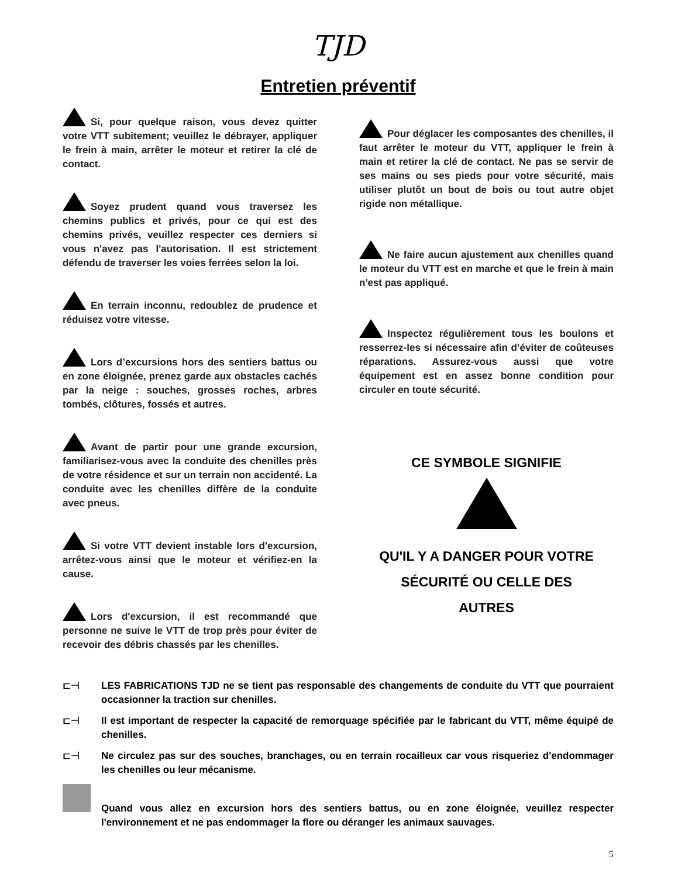TJD
Entretien préventif
Si, pour quelque raison, vous devez quitter votre VTT subitement; veuillez le débrayer, appliquer le frein à main, arrêter le moteur et retirer la clé de contact.
Soyez prudent quand vous traversez les chemins publics et privés, pour ce qui est des chemins privés, veuillez respecter ces derniers si vous n'avez pas l'autorisation. Il est strictement défendu de traverser les voies ferrées selon la loi.
En terrain inconnu, redoublez de prudence et réduisez votre vitesse.
Lors d’excursions hors des sentiers battus ou en zone éloignée, prenez garde aux obstacles cachés par la neige : souches, grosses roches, arbres tombés, clôtures, fossés et autres.
Avant de partir pour une grande excursion, familiarisez-vous avec la conduite des chenilles près de votre résidence et sur un terrain non accidenté. La conduite avec les chenilles diffère de la conduite avec pneus.
Si votre VTT devient instable lors d'excursion, arrêtez-vous ainsi que le moteur et vérifiez-en la cause.
Lors d'excursion, il est recommandé que personne ne suive le VTT de trop près pour éviter de recevoir des débris chassés par les chenilles.
Pour déglacer les composantes des chenilles, il faut arrêter le moteur du VTT, appliquer le frein à main et retirer la clé de contact. Ne pas se servir de ses mains ou ses pieds pour votre sécurité, mais utiliser plutôt un bout de bois ou tout autre objet rigide non métallique.
Ne faire aucun ajustement aux chenilles quand le moteur du VTT est en marche et que le frein à main n'est pas appliqué.
Inspectez régulièrement tous les boulons et resserrez-les si nécessaire afin d’éviter de coûteuses réparations. Assurez-vous aussi que votre équipement est en assez bonne condition pour circuler en toute sécurité.
CE SYMBOLE SIGNIFIE
QU'IL Y A DANGER POUR VOTRE
SÉCURITÉ OU CELLE DES
AUTRES
⊏⊣ LES FABRICATIONS TJD ne se tient pas responsable des changements de conduite du VTT que pourraient occasionner la traction sur chenilles.
⊏⊣ Il est important de respecter la capacité de remorquage spécifiée par le fabricant du VTT, même équipé de chenilles.
⊏⊣ Ne circulez pas sur des souches, branchages, ou en terrain rocailleux car vous risqueriez d'endommager les chenilles ou leur mécanisme.
Quand vous allez en excursion hors des sentiers battus, ou en zone éloignée, veuillez respecter l'environnement et ne pas endommager la flore ou déranger les animaux sauvages.
5